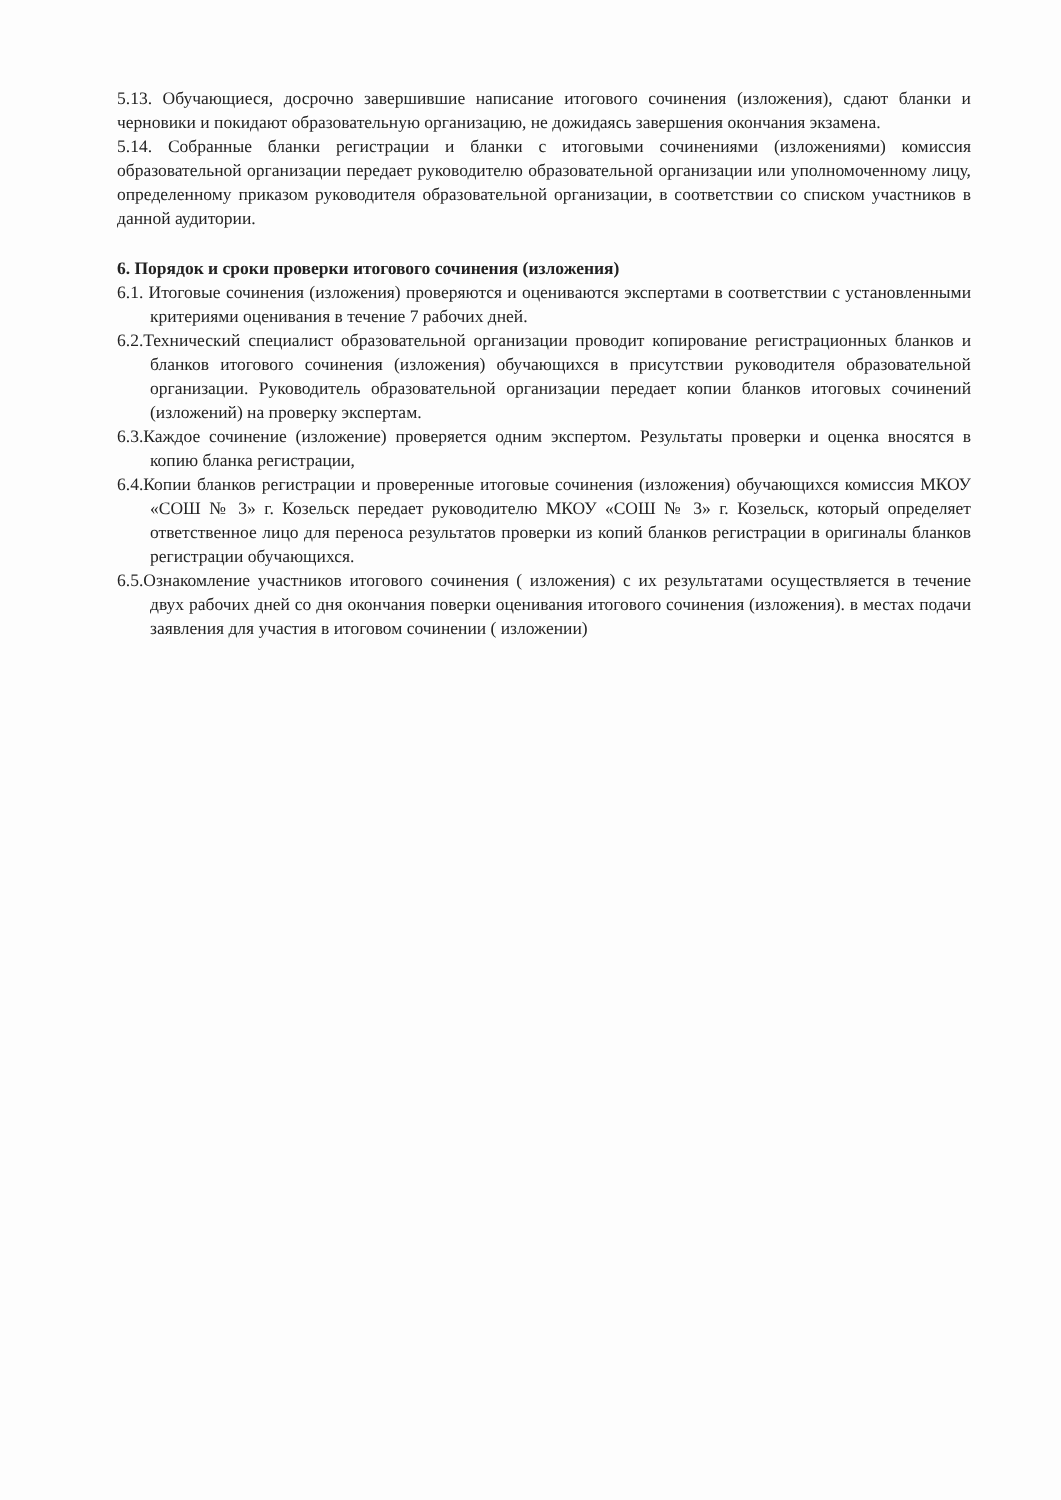5.13. Обучающиеся, досрочно завершившие написание итогового сочинения (изложения), сдают бланки и черновики и покидают образовательную организацию, не дожидаясь завершения окончания экзамена.
5.14. Собранные бланки регистрации и бланки с итоговыми сочинениями (изложениями) комиссия образовательной организации передает руководителю образовательной организации или уполномоченному лицу, определенному приказом руководителя образовательной организации, в соответствии со списком участников в данной аудитории.
6. Порядок и сроки проверки итогового сочинения (изложения)
6.1. Итоговые сочинения (изложения) проверяются и оцениваются экспертами в соответствии с установленными критериями оценивания в течение 7 рабочих дней.
6.2.Технический специалист образовательной организации проводит копирование регистрационных бланков и бланков итогового сочинения (изложения) обучающихся в присутствии руководителя образовательной организации. Руководитель образовательной организации передает копии бланков итоговых сочинений (изложений) на проверку экспертам.
6.3.Каждое сочинение (изложение) проверяется одним экспертом. Результаты проверки и оценка вносятся в копию бланка регистрации,
6.4.Копии бланков регистрации и проверенные итоговые сочинения (изложения) обучающихся комиссия МКОУ «СОШ № 3» г. Козельск передает руководителю МКОУ «СОШ № 3» г. Козельск, который определяет ответственное лицо для переноса результатов проверки из копий бланков регистрации в оригиналы бланков регистрации обучающихся.
6.5.Ознакомление участников итогового сочинения ( изложения) с их результатами осуществляется в течение двух рабочих дней со дня окончания поверки оценивания итогового сочинения (изложения). в местах подачи заявления для участия в итоговом сочинении ( изложении)